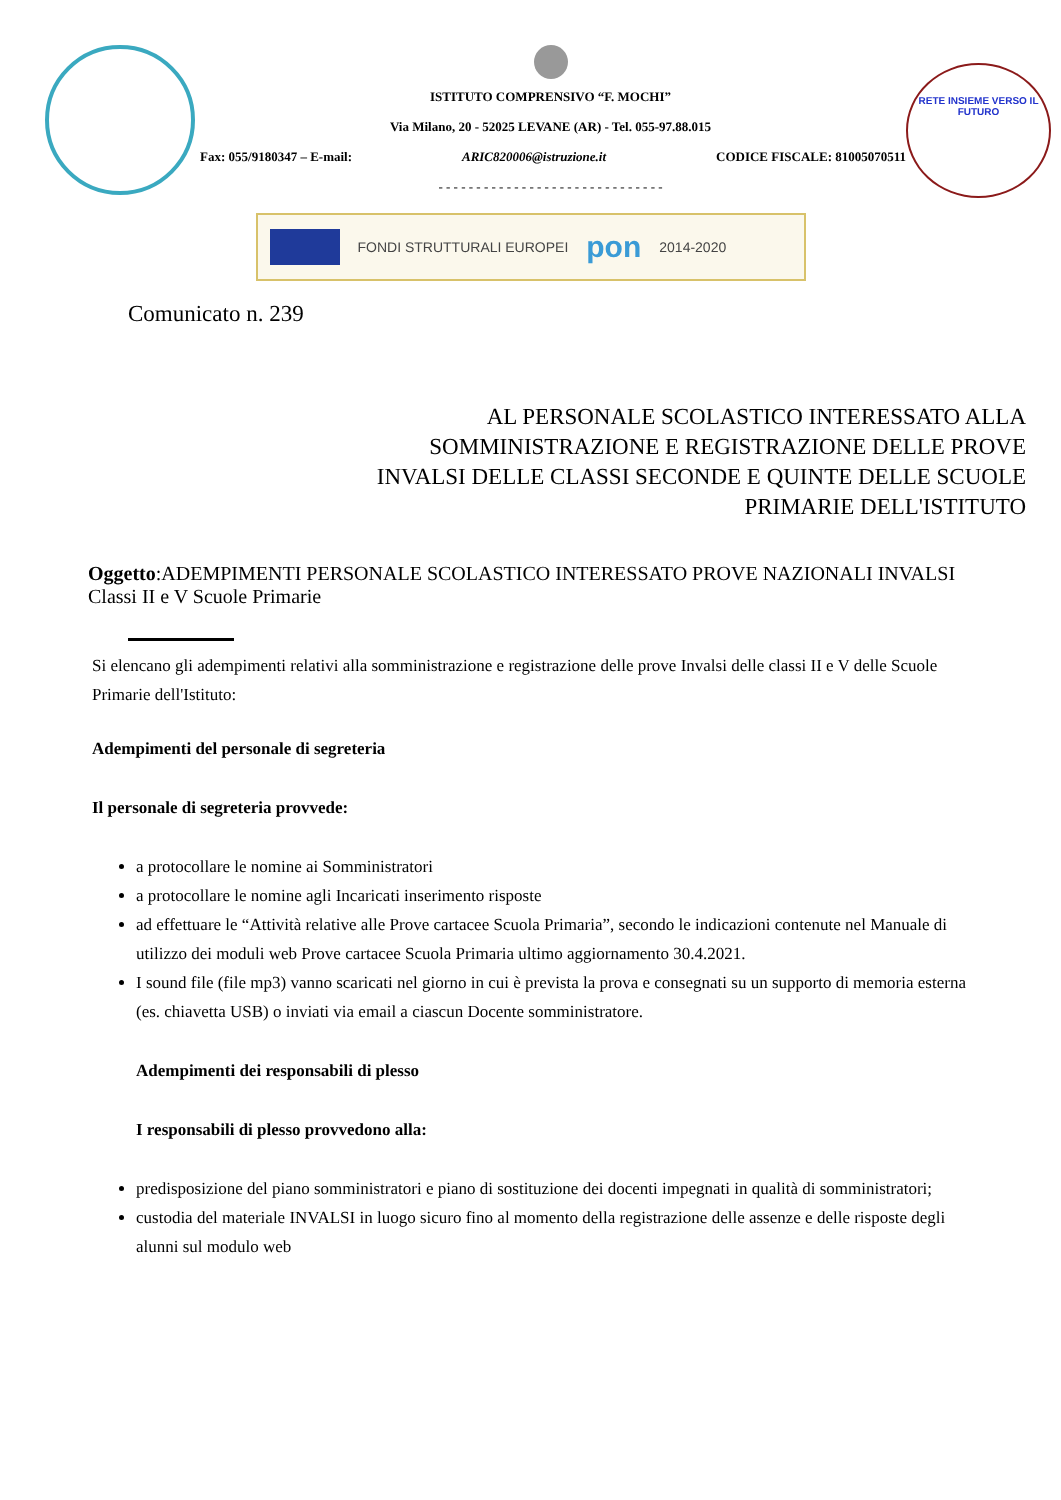ISTITUTO COMPRENSIVO “F. MOCHI”
Via Milano, 20 - 52025 LEVANE (AR) - Tel. 055-97.88.015
Fax: 055/9180347 – E-mail: ARIC820006@istruzione.it CODICE FISCALE: 81005070511
- - - - - - - - - - - - - - - - - - - - - - - - - - - - - -
RETE INSIEME VERSO IL FUTURO
FONDI STRUTTURALI EUROPEI pon 2014-2020
Comunicato n. 239
AL PERSONALE SCOLASTICO INTERESSATO ALLA
SOMMINISTRAZIONE E REGISTRAZIONE DELLE PROVE
INVALSI DELLE CLASSI SECONDE E QUINTE DELLE SCUOLE
PRIMARIE DELL'ISTITUTO
Oggetto:ADEMPIMENTI PERSONALE SCOLASTICO INTERESSATO PROVE NAZIONALI INVALSI Classi II e V Scuole Primarie
Si elencano gli adempimenti relativi alla somministrazione e registrazione delle prove Invalsi delle classi II e V delle Scuole Primarie dell'Istituto:
Adempimenti del personale di segreteria
Il personale di segreteria provvede:
a protocollare le nomine ai Somministratori
a protocollare le nomine agli Incaricati inserimento risposte
ad effettuare le “Attività relative alle Prove cartacee Scuola Primaria”, secondo le indicazioni contenute nel Manuale di utilizzo dei moduli web Prove cartacee Scuola Primaria ultimo aggiornamento 30.4.2021.
I sound file (file mp3) vanno scaricati nel giorno in cui è prevista la prova e consegnati su un supporto di memoria esterna (es. chiavetta USB) o inviati via email a ciascun Docente somministratore.
Adempimenti dei responsabili di plesso
I responsabili di plesso provvedono alla:
predisposizione del piano somministratori e piano di sostituzione dei docenti impegnati in qualità di somministratori;
custodia del materiale INVALSI in luogo sicuro fino al momento della registrazione delle assenze e delle risposte degli alunni sul modulo web